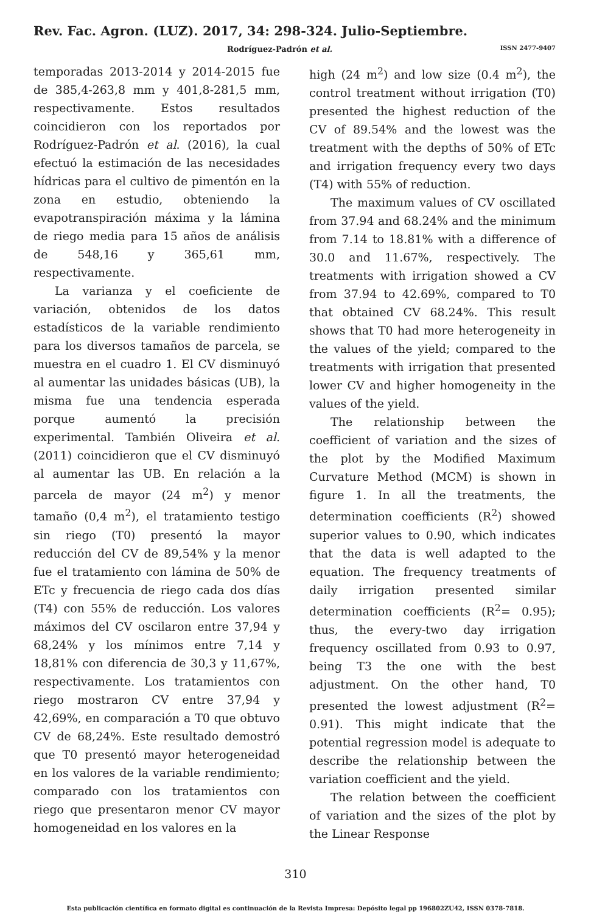Rev. Fac. Agron. (LUZ). 2017, 34: 298-324. Julio-Septiembre.
Rodríguez-Padrón et al. ISSN 2477-9407
temporadas 2013-2014 y 2014-2015 fue de 385,4-263,8 mm y 401,8-281,5 mm, respectivamente. Estos resultados coincidieron con los reportados por Rodríguez-Padrón et al. (2016), la cual efectuó la estimación de las necesidades hídricas para el cultivo de pimentón en la zona en estudio, obteniendo la evapotranspiración máxima y la lámina de riego media para 15 años de análisis de 548,16 y 365,61 mm, respectivamente.
La varianza y el coeficiente de variación, obtenidos de los datos estadísticos de la variable rendimiento para los diversos tamaños de parcela, se muestra en el cuadro 1. El CV disminuyó al aumentar las unidades básicas (UB), la misma fue una tendencia esperada porque aumentó la precisión experimental. También Oliveira et al. (2011) coincidieron que el CV disminuyó al aumentar las UB. En relación a la parcela de mayor (24 m<sup>2</sup>) y menor tamaño (0,4 m<sup>2</sup>), el tratamiento testigo sin riego (T0) presentó la mayor reducción del CV de 89,54% y la menor fue el tratamiento con lámina de 50% de ETc y frecuencia de riego cada dos días (T4) con 55% de reducción. Los valores máximos del CV oscilaron entre 37,94 y 68,24% y los mínimos entre 7,14 y 18,81% con diferencia de 30,3 y 11,67%, respectivamente. Los tratamientos con riego mostraron CV entre 37,94 y 42,69%, en comparación a T0 que obtuvo CV de 68,24%. Este resultado demostró que T0 presentó mayor heterogeneidad en los valores de la variable rendimiento; comparado con los tratamientos con riego que presentaron menor CV mayor homogeneidad en los valores en la
high (24 m<sup>2</sup>) and low size (0.4 m<sup>2</sup>), the control treatment without irrigation (T0) presented the highest reduction of the CV of 89.54% and the lowest was the treatment with the depths of 50% of ETc and irrigation frequency every two days (T4) with 55% of reduction.
The maximum values of CV oscillated from 37.94 and 68.24% and the minimum from 7.14 to 18.81% with a difference of 30.0 and 11.67%, respectively. The treatments with irrigation showed a CV from 37.94 to 42.69%, compared to T0 that obtained CV 68.24%. This result shows that T0 had more heterogeneity in the values of the yield; compared to the treatments with irrigation that presented lower CV and higher homogeneity in the values of the yield.
The relationship between the coefficient of variation and the sizes of the plot by the Modified Maximum Curvature Method (MCM) is shown in figure 1. In all the treatments, the determination coefficients (R<sup>2</sup>) showed superior values to 0.90, which indicates that the data is well adapted to the equation. The frequency treatments of daily irrigation presented similar determination coefficients (R<sup>2</sup>= 0.95); thus, the every-two day irrigation frequency oscillated from 0.93 to 0.97, being T3 the one with the best adjustment. On the other hand, T0 presented the lowest adjustment (R<sup>2</sup>= 0.91). This might indicate that the potential regression model is adequate to describe the relationship between the variation coefficient and the yield.
The relation between the coefficient of variation and the sizes of the plot by the Linear Response
310
Esta publicación científica en formato digital es continuación de la Revista Impresa: Depósito legal pp 196802ZU42, ISSN 0378-7818.